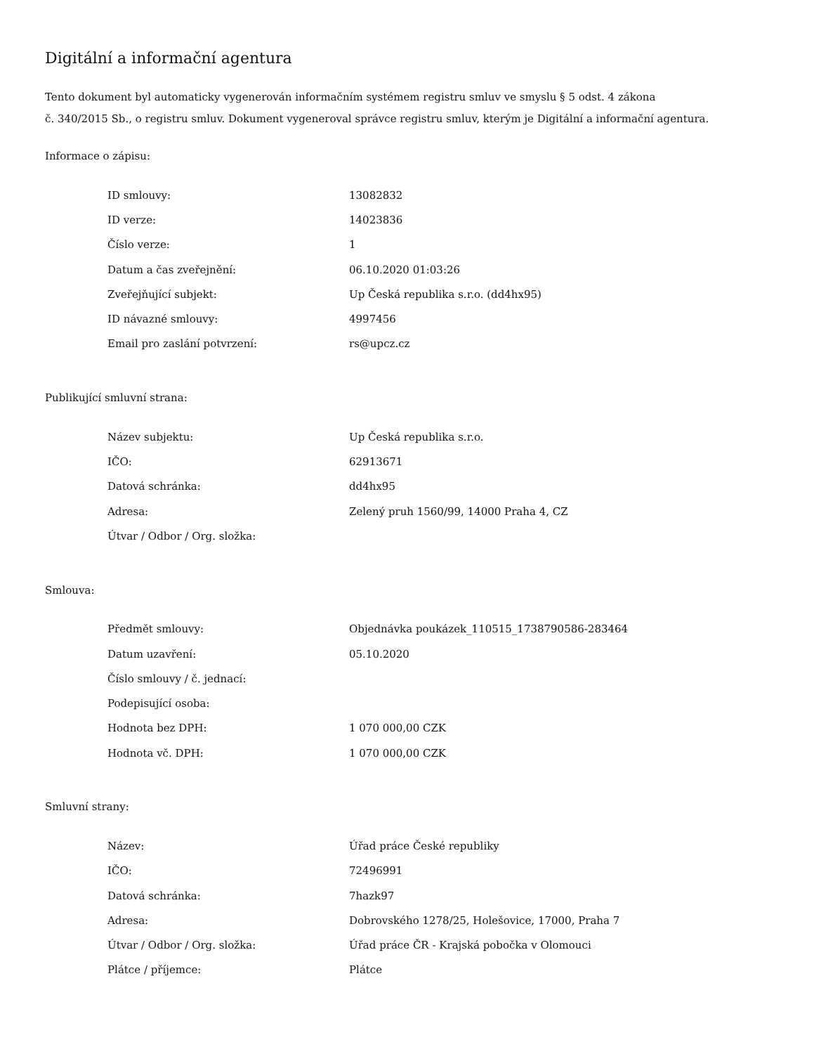Digitální a informační agentura
Tento dokument byl automaticky vygenerován informačním systémem registru smluv ve smyslu § 5 odst. 4 zákona
č. 340/2015 Sb., o registru smluv. Dokument vygeneroval správce registru smluv, kterým je Digitální a informační agentura.
Informace o zápisu:
| ID smlouvy: | 13082832 |
| ID verze: | 14023836 |
| Číslo verze: | 1 |
| Datum a čas zveřejnění: | 06.10.2020 01:03:26 |
| Zveřejňující subjekt: | Up Česká republika s.r.o. (dd4hx95) |
| ID návazné smlouvy: | 4997456 |
| Email pro zaslání potvrzení: | rs@upcz.cz |
Publikující smluvní strana:
| Název subjektu: | Up Česká republika s.r.o. |
| IČO: | 62913671 |
| Datová schránka: | dd4hx95 |
| Adresa: | Zelený pruh 1560/99, 14000 Praha 4, CZ |
| Útvar / Odbor / Org. složka: | |
Smlouva:
| Předmět smlouvy: | Objednávka poukázek_110515_1738790586-283464 |
| Datum uzavření: | 05.10.2020 |
| Číslo smlouvy / č. jednací: | |
| Podepisující osoba: | |
| Hodnota bez DPH: | 1 070 000,00 CZK |
| Hodnota vč. DPH: | 1 070 000,00 CZK |
Smluvní strany:
| Název: | Úřad práce České republiky |
| IČO: | 72496991 |
| Datová schránka: | 7hazk97 |
| Adresa: | Dobrovského 1278/25, Holešovice, 17000, Praha 7 |
| Útvar / Odbor / Org. složka: | Úřad práce ČR - Krajská pobočka v Olomouci |
| Plátce / příjemce: | Plátce |